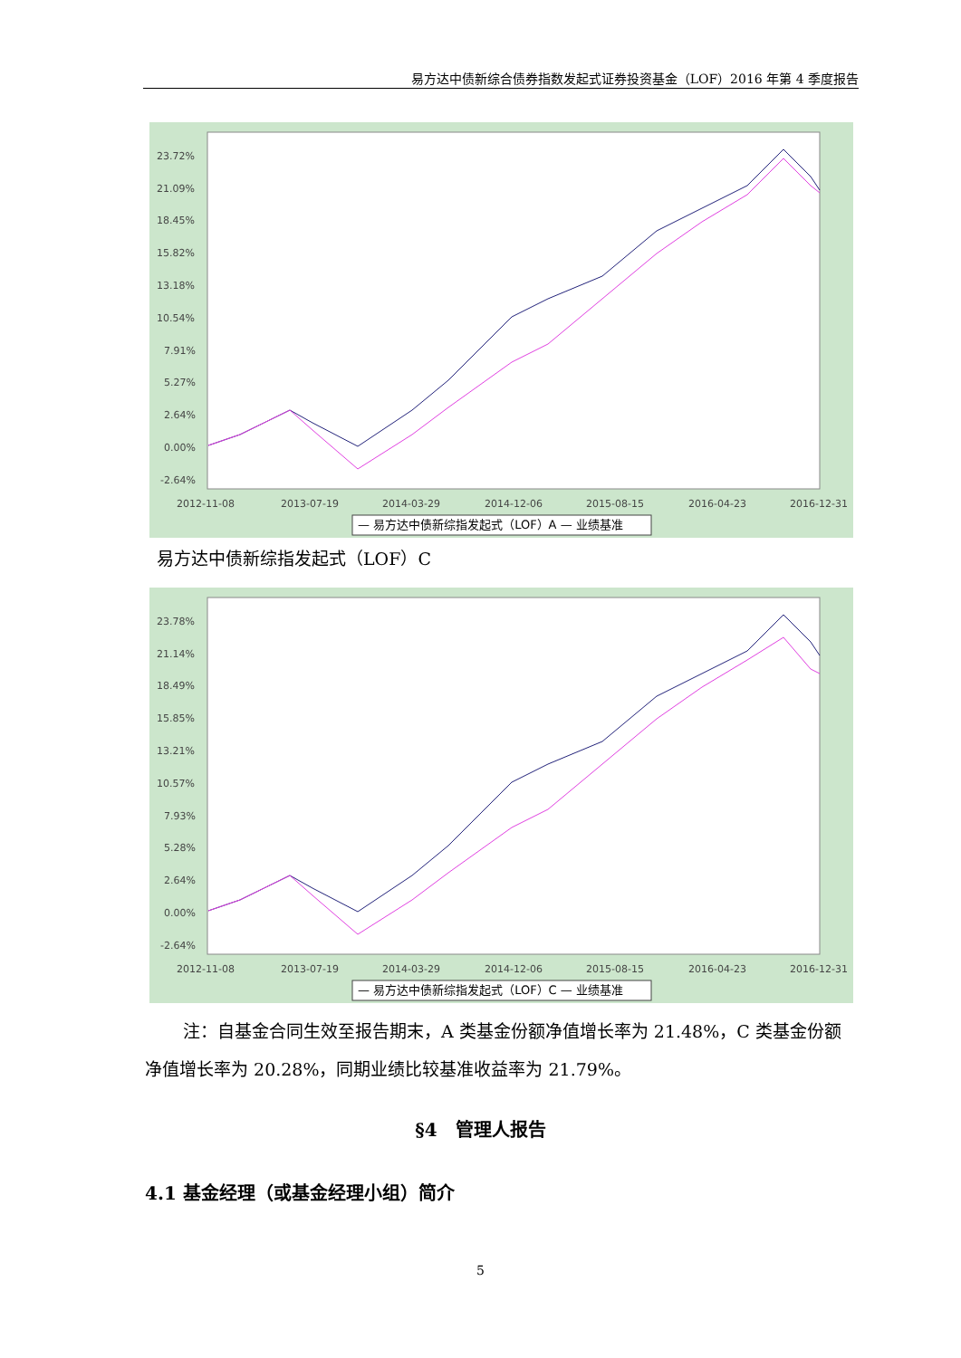易方达中债新综合债券指数发起式证券投资基金（LOF）2016 年第 4 季度报告
23.72%
21.09%
18.45%
15.82%
13.18%
10.54%
7.91%
5.27%
2.64%
0.00%
-2.64%
2012-11-08
2013-07-19
2014-03-29
2014-12-06
2015-08-15
2016-04-23
2016-12-31
— 易方达中债新综指发起式（LOF）A — 业绩基准
易方达中债新综指发起式（LOF）C
23.78%
21.14%
18.49%
15.85%
13.21%
10.57%
7.93%
5.28%
2.64%
0.00%
-2.64%
2012-11-08
2013-07-19
2014-03-29
2014-12-06
2015-08-15
2016-04-23
2016-12-31
— 易方达中债新综指发起式（LOF）C — 业绩基准
注：自基金合同生效至报告期末，A 类基金份额净值增长率为 21.48%，C 类基金份额净值增长率为 20.28%，同期业绩比较基准收益率为 21.79%。
§4　管理人报告
4.1 基金经理（或基金经理小组）简介
5